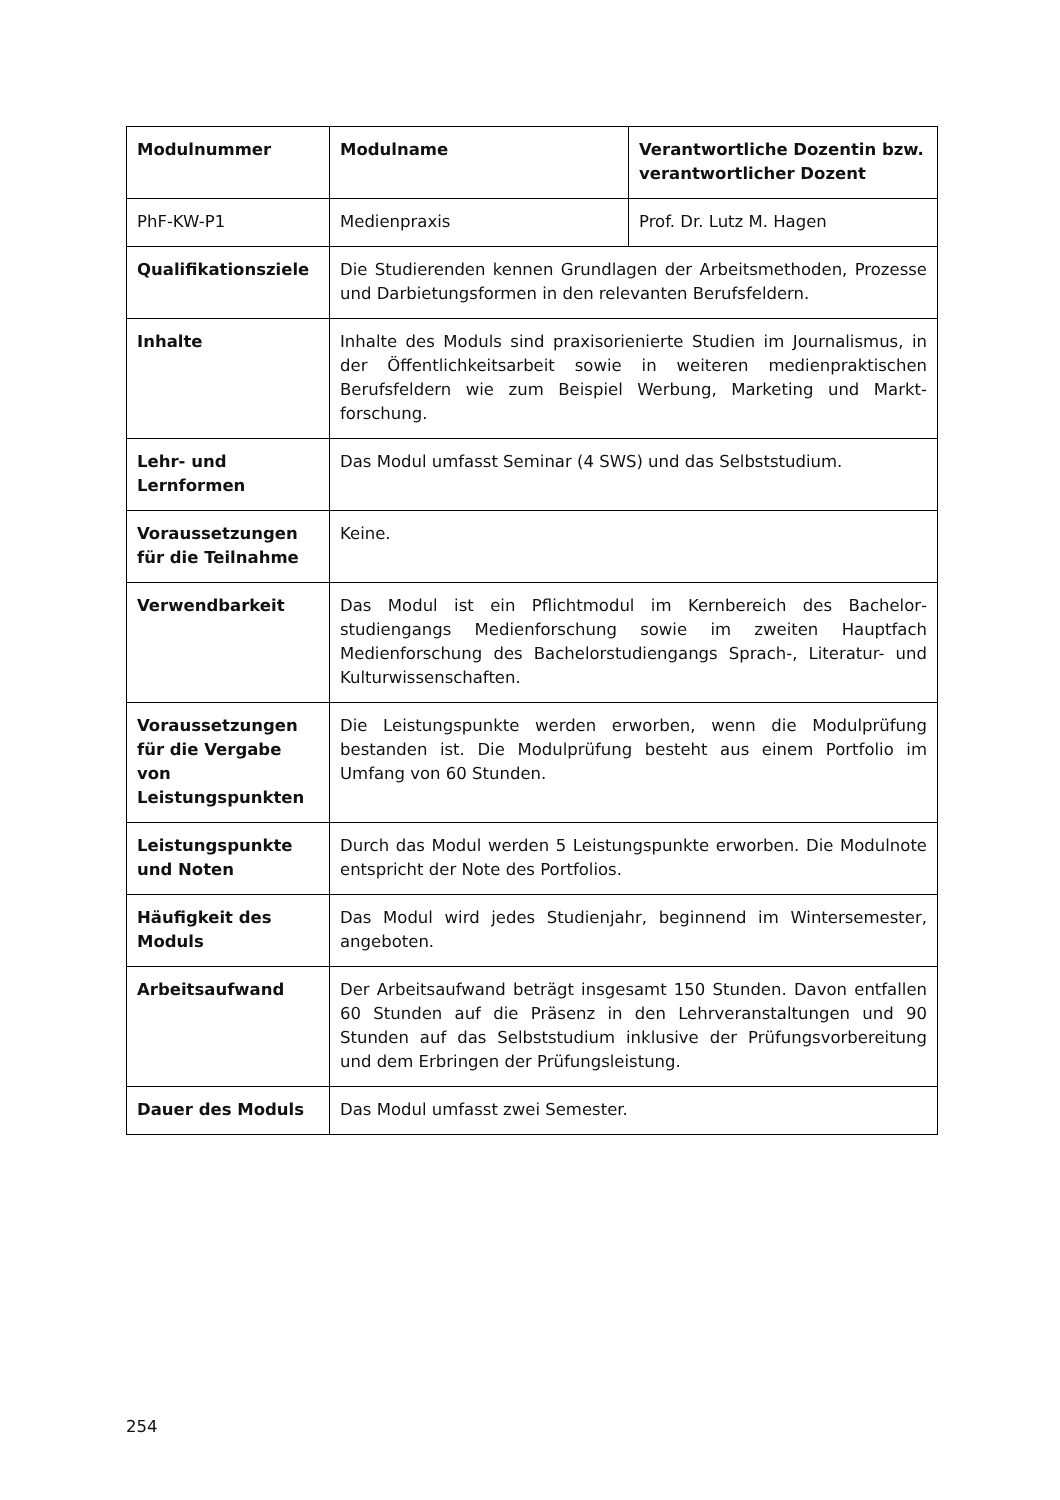| Modulnummer | Modulname | Verantwortliche Dozentin bzw. verantwortlicher Dozent |
| --- | --- | --- |
| PhF-KW-P1 | Medienpraxis | Prof. Dr. Lutz M. Hagen |
| Qualifikationsziele | Die Studierenden kennen Grundlagen der Arbeitsmethoden, Prozesse und Darbietungsformen in den relevanten Berufsfeldern. | |
| Inhalte | Inhalte des Moduls sind praxisorienierte Studien im Journalismus, in der Öffentlichkeitsarbeit sowie in weiteren medienpraktischen Berufsfeldern wie zum Beispiel Werbung, Marketing und Markt­forschung. | |
| Lehr- und Lernformen | Das Modul umfasst Seminar (4 SWS) und das Selbststudium. | |
| Voraussetzungen für die Teilnahme | Keine. | |
| Verwendbarkeit | Das Modul ist ein Pflichtmodul im Kernbereich des Bachelor­studiengangs Medienforschung sowie im zweiten Hauptfach Medienforschung des Bachelorstudiengangs Sprach-, Literatur- und Kulturwissenschaften. | |
| Voraussetzungen für die Vergabe von Leistungspunkten | Die Leistungspunkte werden erworben, wenn die Modulprüfung bestanden ist. Die Modulprüfung besteht aus einem Portfolio im Umfang von 60 Stunden. | |
| Leistungspunkte und Noten | Durch das Modul werden 5 Leistungspunkte erworben. Die Modulnote entspricht der Note des Portfolios. | |
| Häufigkeit des Moduls | Das Modul wird jedes Studienjahr, beginnend im Wintersemester, angeboten. | |
| Arbeitsaufwand | Der Arbeitsaufwand beträgt insgesamt 150 Stunden. Davon entfallen 60 Stunden auf die Präsenz in den Lehrveranstaltungen und 90 Stunden auf das Selbststudium inklusive der Prüfungsvorbereitung und dem Er­bringen der Prüfungsleistung. | |
| Dauer des Moduls | Das Modul umfasst zwei Semester. | |
254